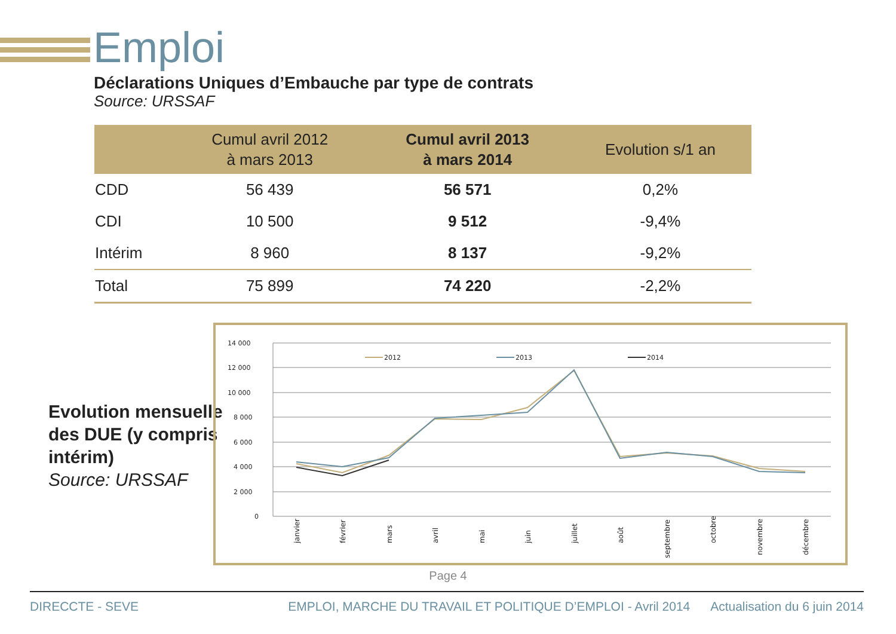Emploi
Déclarations Uniques d’Embauche par type de contrats
Source: URSSAF
| | Cumul avril 2012 à mars 2013 | Cumul avril 2013 à mars 2014 | Evolution s/1 an |
| --- | --- | --- | --- |
| CDD | 56 439 | 56 571 | 0,2% |
| CDI | 10 500 | 9 512 | -9,4% |
| Intérim | 8 960 | 8 137 | -9,2% |
| Total | 75 899 | 74 220 | -2,2% |
Evolution mensuelle
des DUE (y compris
intérim)
Source: URSSAF
14 000
12 000
10 000
8 000
6 000
4 000
2 000
0
2012
2013
2014
janvier
février
mars
avril
mai
juin
juillet
août
septembre
octobre
novembre
décembre
Page 4
DIRECCTE - SEVE EMPLOI, MARCHE DU TRAVAIL ET POLITIQUE D’EMPLOI - Avril 2014 Actualisation du 6 juin 2014